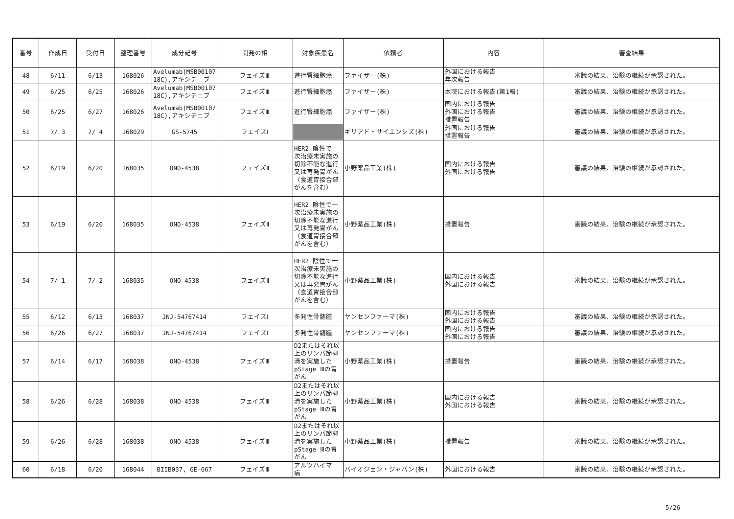| 番号 | 作成日 | 受付日 | 整理番号 | 成分記号 | 開発の相 | 対象疾患名 | 依頼者 | 内容 | 審査結果 |
| --- | --- | --- | --- | --- | --- | --- | --- | --- | --- |
| 48 | 6/11 | 6/13 | 168026 | Avelumab(MSB00107 18C),アキシチニブ | フェイズⅢ | 進行腎細胞癌 | ファイザー(株) | 外国における報告 年次報告 | 審議の結果、治験の継続が承認された。 |
| 49 | 6/25 | 6/25 | 168026 | Avelumab(MSB00107 18C),アキシチニブ | フェイズⅢ | 進行腎細胞癌 | ファイザー(株) | 本院における報告(第1報) | 審議の結果、治験の継続が承認された。 |
| 50 | 6/25 | 6/27 | 168026 | Avelumab(MSB00107 18C),アキシチニブ | フェイズⅢ | 進行腎細胞癌 | ファイザー(株) | 国内における報告 外国における報告 措置報告 | 審議の結果、治験の継続が承認された。 |
| 51 | 7/ 3 | 7/ 4 | 168029 | GS-5745 | フェイズⅠ | | ギリアド・サイエンシズ(株) | 外国における報告 措置報告 | 審議の結果、治験の継続が承認された。 |
| 52 | 6/19 | 6/20 | 168035 | ONO-4538 | フェイズⅡ | HER2 陰性で一次治療未実施の切除不能な進行又は再発胃がん（食道胃接合部がんを含む） | 小野薬品工業(株) | 国内における報告 外国における報告 | 審議の結果、治験の継続が承認された。 |
| 53 | 6/19 | 6/20 | 168035 | ONO-4538 | フェイズⅡ | HER2 陰性で一次治療未実施の切除不能な進行又は再発胃がん（食道胃接合部がんを含む） | 小野薬品工業(株) | 措置報告 | 審議の結果、治験の継続が承認された。 |
| 54 | 7/ 1 | 7/ 2 | 168035 | ONO-4538 | フェイズⅡ | HER2 陰性で一次治療未実施の切除不能な進行又は再発胃がん（食道胃接合部がんを含む） | 小野薬品工業(株) | 国内における報告 外国における報告 | 審議の結果、治験の継続が承認された。 |
| 55 | 6/12 | 6/13 | 168037 | JNJ-54767414 | フェイズⅠ | 多発性骨髄腫 | ヤンセンファーマ(株) | 国内における報告 外国における報告 | 審議の結果、治験の継続が承認された。 |
| 56 | 6/26 | 6/27 | 168037 | JNJ-54767414 | フェイズⅠ | 多発性骨髄腫 | ヤンセンファーマ(株) | 国内における報告 外国における報告 | 審議の結果、治験の継続が承認された。 |
| 57 | 6/14 | 6/17 | 168038 | ONO-4538 | フェイズⅢ | D2またはそれ以上のリンパ節郭清を実施したpStage Ⅲの胃がん | 小野薬品工業(株) | 措置報告 | 審議の結果、治験の継続が承認された。 |
| 58 | 6/26 | 6/28 | 168038 | ONO-4538 | フェイズⅢ | D2またはそれ以上のリンパ節郭清を実施したpStage Ⅲの胃がん | 小野薬品工業(株) | 国内における報告 外国における報告 | 審議の結果、治験の継続が承認された。 |
| 59 | 6/26 | 6/28 | 168038 | ONO-4538 | フェイズⅢ | D2またはそれ以上のリンパ節郭清を実施したpStage Ⅲの胃がん | 小野薬品工業(株) | 措置報告 | 審議の結果、治験の継続が承認された。 |
| 60 | 6/18 | 6/20 | 168044 | BIIB037, GE-067 | フェイズⅢ | アルツハイマー病 | バイオジェン・ジャパン(株) | 外国における報告 | 審議の結果、治験の継続が承認された。 |
5/26